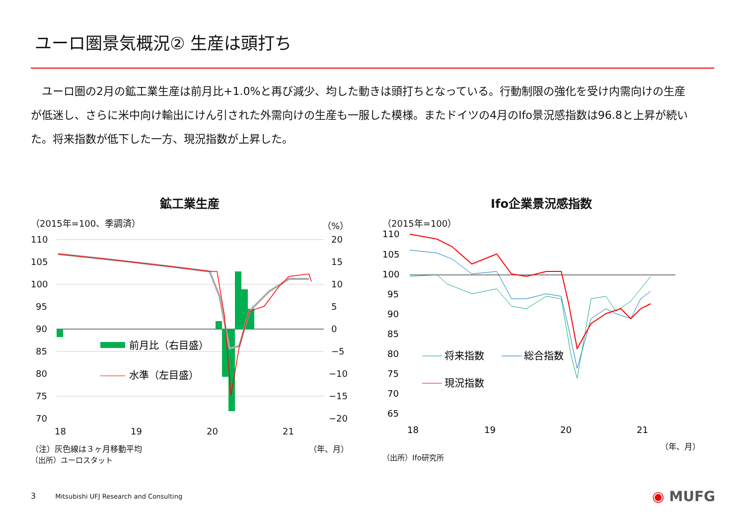ユーロ圏景気概況② 生産は頭打ち
　ユーロ圏の2月の鉱工業生産は前月比+1.0%と再び減少、均した動きは頭打ちとなっている。行動制限の強化を受け内需向けの生産が低迷し、さらに米中向け輸出にけん引された外需向けの生産も一服した模様。またドイツの4月のIfo景況感指数は96.8と上昇が続いた。将来指数が低下した一方、現況指数が上昇した。
鉱工業生産
（2015年=100、季調済） （%）
110
105
100
95
90
85
80
75
70
20
15
10
5
0
−5
−10
−15
−20
18
19
20
21
前月比（右目盛）
水準（左目盛）
（注）灰色線は３ヶ月移動平均 （年、月）
（出所）ユーロスタット
Ifo企業景況感指数
（2015年=100）
110
105
100
95
90
85
80
75
70
65
18
19
20
21
将来指数
総合指数
現況指数
（年、月）
（出所）Ifo研究所
3　　　Mitsubishi UFJ Research and Consulting
◉ MUFG